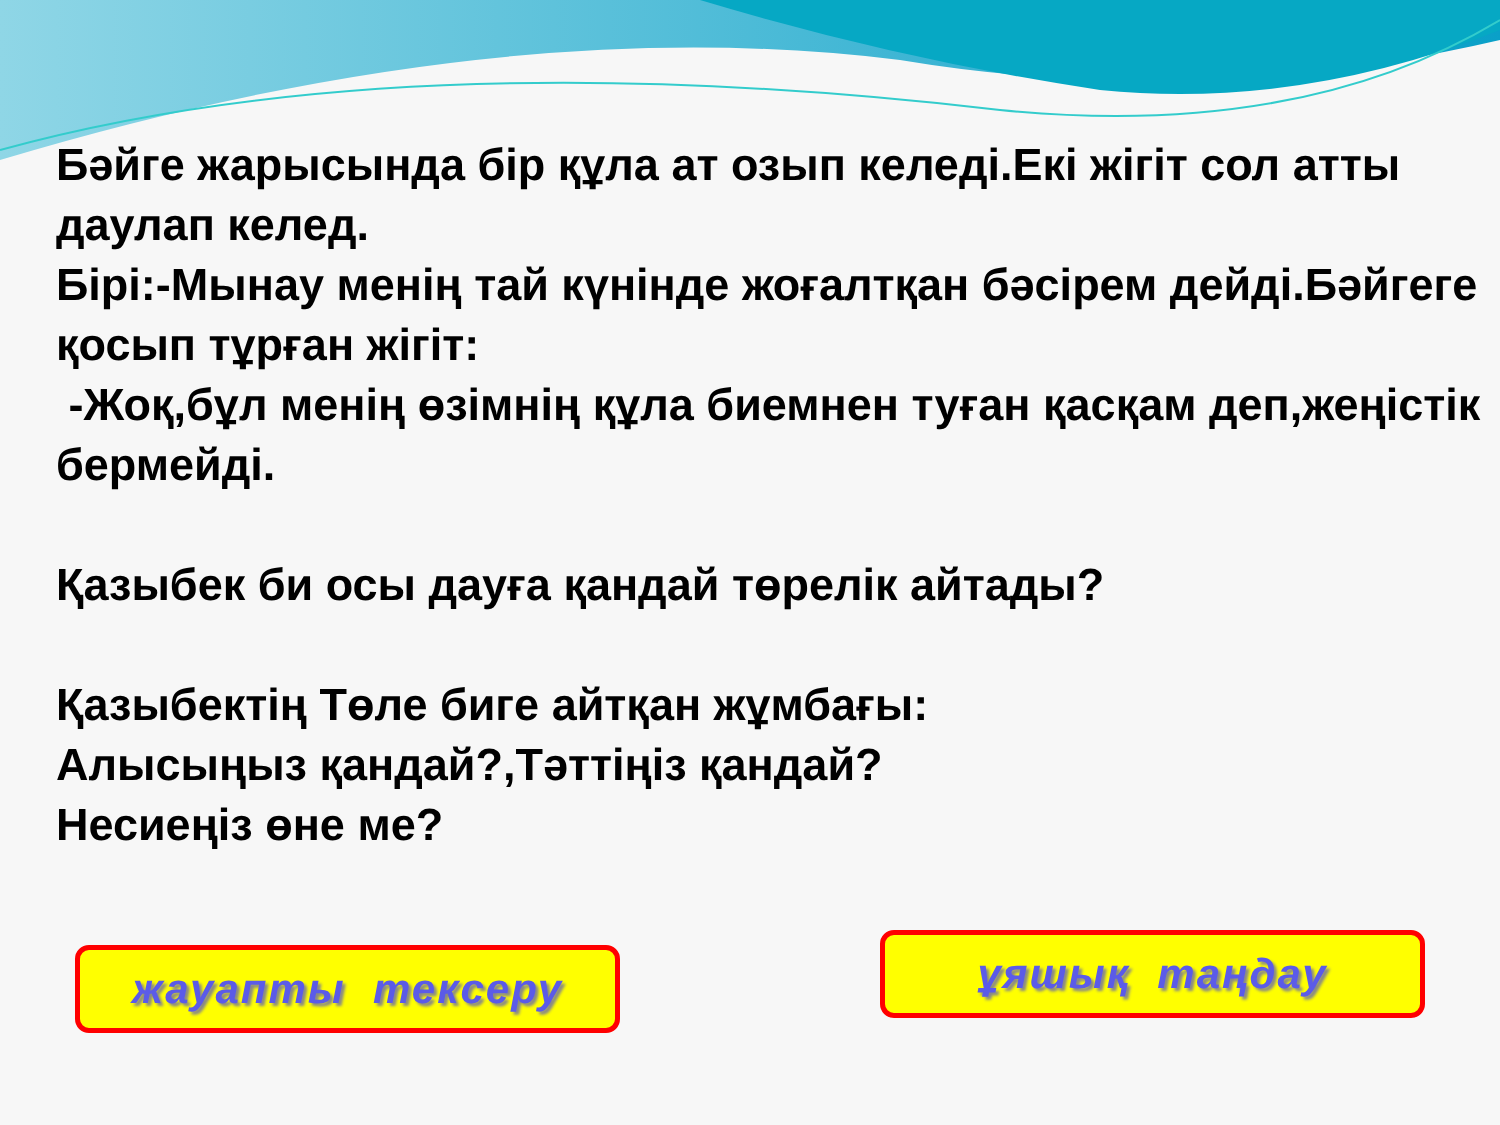Бәйге жарысында бір құла ат озып келеді.Екі жігіт сол атты даулап келед.
Бірі:-Мынау менің тай күнінде жоғалтқан бәсірем дейді.Бәйгеге қосып тұрған жігіт:
-Жоқ,бұл менің өзімнің құла биемнен туған қасқам деп,жеңістік бермейді.
Қазыбек би осы дауға қандай төрелік айтады?
Қазыбектің Төле биге айтқан жұмбағы:
Алысыңыз қандай?,Тәттіңіз қандай?
Несиеңіз өне ме?
жауапты тексеру
ұяшық таңдау